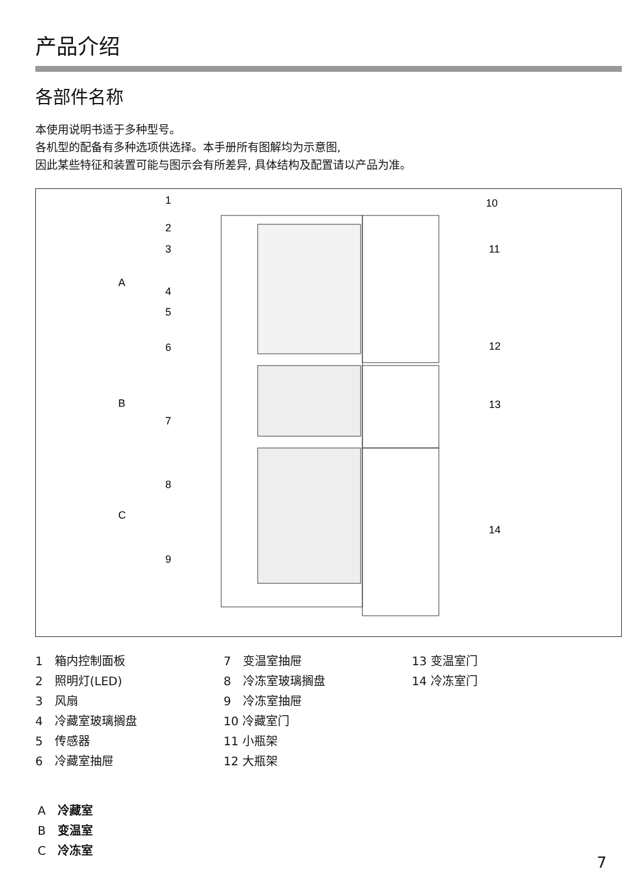产品介绍
各部件名称
本使用说明书适于多种型号。
各机型的配备有多种选项供选择。本手册所有图解均为示意图,
因此某些特征和装置可能与图示会有所差异, 具体结构及配置请以产品为准。
1
10
2
3
11
A
4
5
6
12
B
13
7
8
C
14
9
1　箱内控制面板
2　照明灯(LED)
3　风扇
4　冷藏室玻璃搁盘
5　传感器
6　冷藏室抽屉
7　变温室抽屉
8　冷冻室玻璃搁盘
9　冷冻室抽屉
10 冷藏室门
11 小瓶架
12 大瓶架
13 变温室门
14 冷冻室门
A　冷藏室
B　变温室
C　冷冻室
7